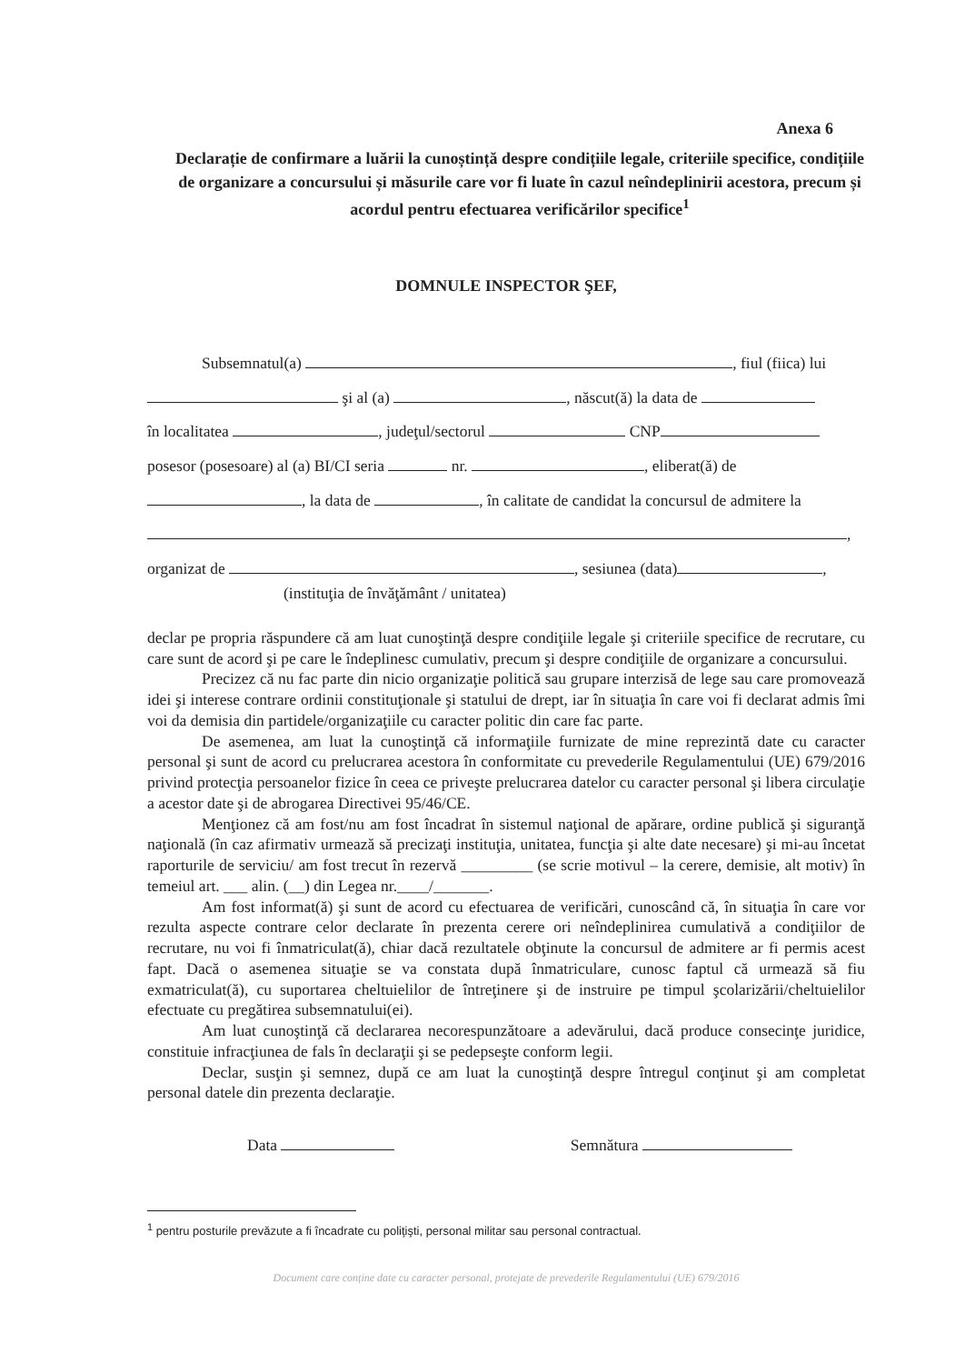Anexa 6
Declarație de confirmare a luării la cunoștință despre condițiile legale, criteriile specifice, condițiile de organizare a concursului și măsurile care vor fi luate în cazul neîndeplinirii acestora, precum și acordul pentru efectuarea verificărilor specifice<sup>1</sup>
DOMNULE INSPECTOR ŞEF,
Subsemnatul(a) , fiul (fiica) lui
şi al (a) , născut(ă) la data de
în localitatea , judeţul/sectorul CNP
posesor (posesoare) al (a) BI/CI seria nr. , eliberat(ă) de
, la data de , în calitate de candidat la concursul de admitere la
,
organizat de , sesiunea (data) ,
(instituţia de învăţământ / unitatea)
declar pe propria răspundere că am luat cunoştinţă despre condiţiile legale şi criteriile specifice de recrutare, cu care sunt de acord şi pe care le îndeplinesc cumulativ, precum şi despre condiţiile de organizare a concursului.
Precizez că nu fac parte din nicio organizaţie politică sau grupare interzisă de lege sau care promovează idei şi interese contrare ordinii constituţionale şi statului de drept, iar în situaţia în care voi fi declarat admis îmi voi da demisia din partidele/organizaţiile cu caracter politic din care fac parte.
De asemenea, am luat la cunoştinţă că informaţiile furnizate de mine reprezintă date cu caracter personal şi sunt de acord cu prelucrarea acestora în conformitate cu prevederile Regulamentului (UE) 679/2016 privind protecţia persoanelor fizice în ceea ce priveşte prelucrarea datelor cu caracter personal şi libera circulaţie a acestor date şi de abrogarea Directivei 95/46/CE.
Menţionez că am fost/nu am fost încadrat în sistemul naţional de apărare, ordine publică şi siguranţă naţională (în caz afirmativ urmează să precizaţi instituţia, unitatea, funcţia şi alte date necesare) şi mi-au încetat raporturile de serviciu/ am fost trecut în rezervă _________ (se scrie motivul – la cerere, demisie, alt motiv) în temeiul art. ___ alin. (__) din Legea nr.____/_______.
Am fost informat(ă) şi sunt de acord cu efectuarea de verificări, cunoscând că, în situaţia în care vor rezulta aspecte contrare celor declarate în prezenta cerere ori neîndeplinirea cumulativă a condiţiilor de recrutare, nu voi fi înmatriculat(ă), chiar dacă rezultatele obţinute la concursul de admitere ar fi permis acest fapt. Dacă o asemenea situaţie se va constata după înmatriculare, cunosc faptul că urmează să fiu exmatriculat(ă), cu suportarea cheltuielilor de întreţinere şi de instruire pe timpul şcolarizării/cheltuielilor efectuate cu pregătirea subsemnatului(ei).
Am luat cunoştinţă că declararea necorespunzătoare a adevărului, dacă produce consecinţe juridice, constituie infracţiunea de fals în declaraţii şi se pedepseşte conform legii.
Declar, susţin şi semnez, după ce am luat la cunoştinţă despre întregul conţinut şi am completat personal datele din prezenta declaraţie.
Data Semnătura
<sup>1</sup> pentru posturile prevăzute a fi încadrate cu poliţişti, personal militar sau personal contractual.
Document care conține date cu caracter personal, protejate de prevederile Regulamentului (UE) 679/2016